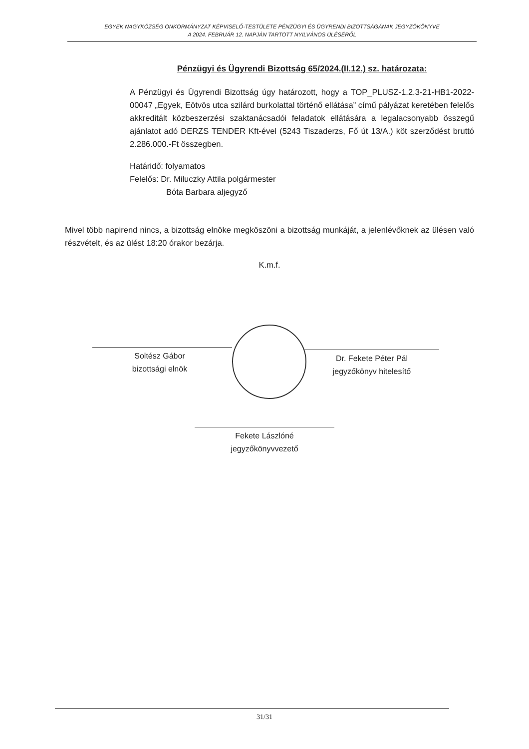EGYEK NAGYKÖZSÉG ÖNKORMÁNYZAT KÉPVISELŐ-TESTÜLETE PÉNZÜGYI ÉS ÜGYRENDI BIZOTTSÁGÁNAK JEGYZŐKÖNYVE
A 2024. FEBRUÁR 12. NAPJÁN TARTOTT NYILVÁNOS ÜLÉSÉRŐL
Pénzügyi és Ügyrendi Bizottság 65/2024.(II.12.) sz. határozata:
A Pénzügyi és Ügyrendi Bizottság úgy határozott, hogy a TOP_PLUSZ-1.2.3-21-HB1-2022-00047 „Egyek, Eötvös utca szilárd burkolattal történő ellátása” című pályázat keretében felelős akkreditált közbeszerzési szaktanácsadói feladatok ellátására a legalacsonyabb összegű ajánlatot adó DERZS TENDER Kft-ével (5243 Tiszaderzs, Fő út 13/A.) köt szerződést bruttó 2.286.000.-Ft összegben.
Határidő: folyamatos
Felelős: Dr. Miluczky Attila polgármester
Bóta Barbara aljegyző
Mivel több napirend nincs, a bizottság elnöke megköszöni a bizottság munkáját, a jelenlévőknek az ülésen való részvételt, és az ülést 18:20 órakor bezárja.
K.m.f.
Soltész Gábor
bizottsági elnök
Dr. Fekete Péter Pál
jegyzőkönyv hitelesítő
Fekete Lászlóné
jegyzőkönyvvezető
31/31